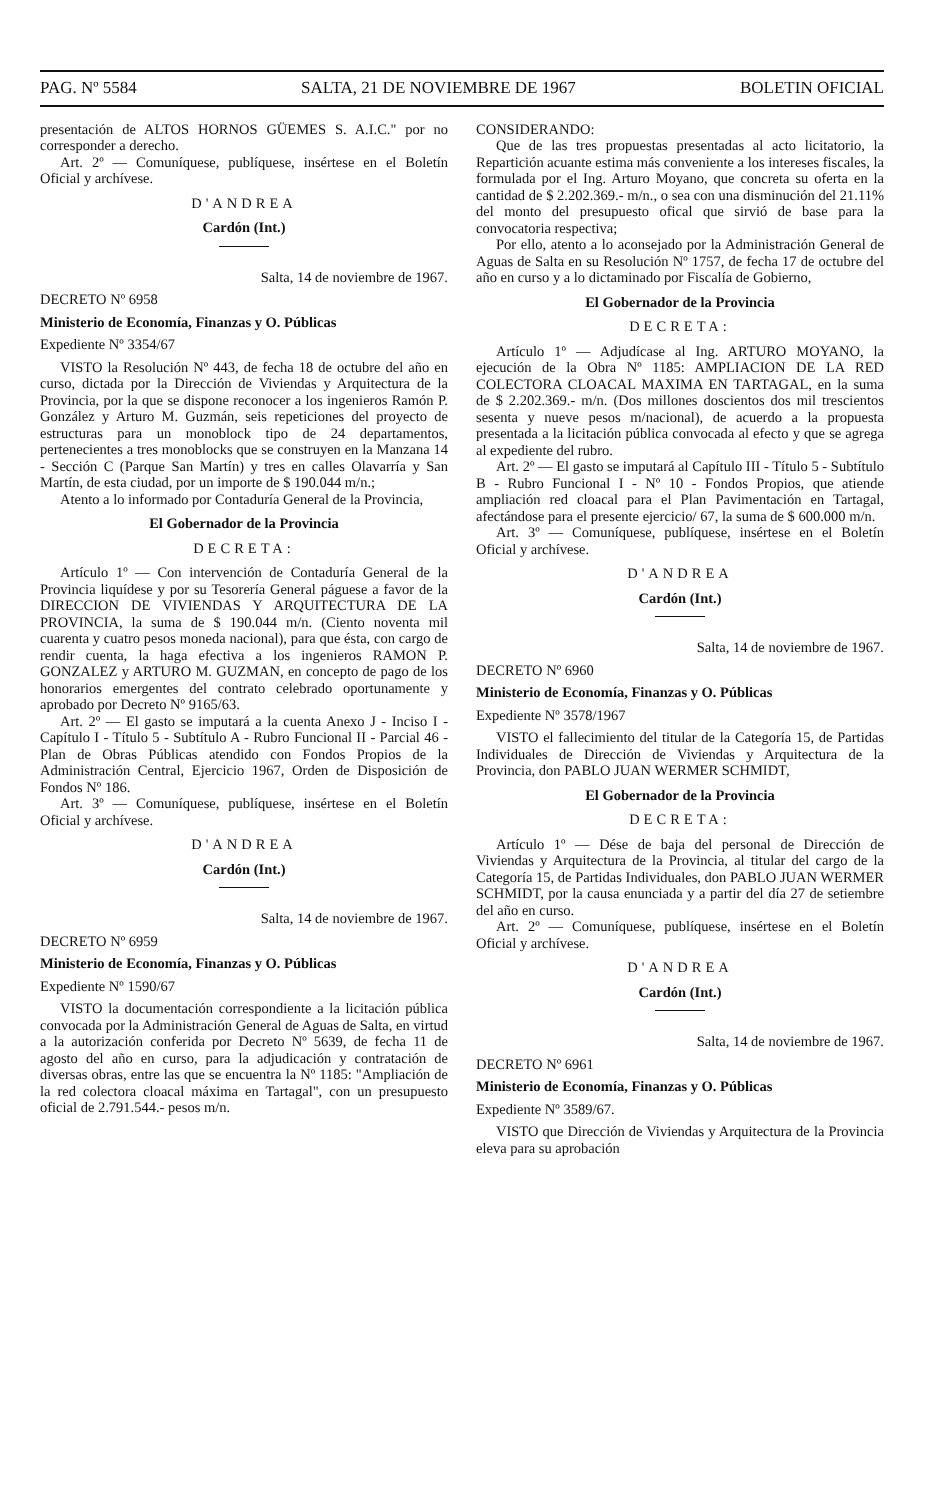PAG. Nº 5584 SALTA, 21 DE NOVIEMBRE DE 1967 BOLETIN OFICIAL
presentación de ALTOS HORNOS GÜEMES S. A.I.C." por no corresponder a derecho.
Art. 2º — Comuníquese, publíquese, insértese en el Boletín Oficial y archívese.
D'ANDREA
Cardón (Int.)
Salta, 14 de noviembre de 1967.
DECRETO Nº 6958
Ministerio de Economía, Finanzas y O. Públicas
Expediente Nº 3354/67
VISTO la Resolución Nº 443, de fecha 18 de octubre del año en curso, dictada por la Dirección de Viviendas y Arquitectura de la Provincia, por la que se dispone reconocer a los ingenieros Ramón P. González y Arturo M. Guzmán, seis repeticiones del proyecto de estructuras para un monoblock tipo de 24 departamentos, pertenecientes a tres monoblocks que se construyen en la Manzana 14 - Sección C (Parque San Martín) y tres en calles Olavarría y San Martín, de esta ciudad, por un importe de $ 190.044 m/n.;
Atento a lo informado por Contaduría General de la Provincia,
El Gobernador de la Provincia
DECRETA:
Artículo 1º — Con intervención de Contaduría General de la Provincia liquídese y por su Tesorería General páguese a favor de la DIRECCION DE VIVIENDAS Y ARQUITECTURA DE LA PROVINCIA, la suma de $ 190.044 m/n. (Ciento noventa mil cuarenta y cuatro pesos moneda nacional), para que ésta, con cargo de rendir cuenta, la haga efectiva a los ingenieros RAMON P. GONZALEZ y ARTURO M. GUZMAN, en concepto de pago de los honorarios emergentes del contrato celebrado oportunamente y aprobado por Decreto Nº 9165/63.
Art. 2º — El gasto se imputará a la cuenta Anexo J - Inciso I - Capítulo I - Título 5 - Subtítulo A - Rubro Funcional II - Parcial 46 - Plan de Obras Públicas atendido con Fondos Propios de la Administración Central, Ejercicio 1967, Orden de Disposición de Fondos Nº 186.
Art. 3º — Comuníquese, publíquese, insértese en el Boletín Oficial y archívese.
D'ANDREA
Cardón (Int.)
Salta, 14 de noviembre de 1967.
DECRETO Nº 6959
Ministerio de Economía, Finanzas y O. Públicas
Expediente Nº 1590/67
VISTO la documentación correspondiente a la licitación pública convocada por la Administración General de Aguas de Salta, en virtud a la autorización conferida por Decreto Nº 5639, de fecha 11 de agosto del año en curso, para la adjudicación y contratación de diversas obras, entre las que se encuentra la Nº 1185: "Ampliación de la red colectora cloacal máxima en Tartagal", con un presupuesto oficial de 2.791.544.- pesos m/n.
CONSIDERANDO:
Que de las tres propuestas presentadas al acto licitatorio, la Repartición acuante estima más conveniente a los intereses fiscales, la formulada por el Ing. Arturo Moyano, que concreta su oferta en la cantidad de $ 2.202.369.- m/n., o sea con una disminución del 21.11% del monto del presupuesto ofical que sirvió de base para la convocatoria respectiva;
Por ello, atento a lo aconsejado por la Administración General de Aguas de Salta en su Resolución Nº 1757, de fecha 17 de octubre del año en curso y a lo dictaminado por Fiscalía de Gobierno,
El Gobernador de la Provincia
DECRETA:
Artículo 1º — Adjudícase al Ing. ARTURO MOYANO, la ejecución de la Obra Nº 1185: AMPLIACION DE LA RED COLECTORA CLOACAL MAXIMA EN TARTAGAL, en la suma de $ 2.202.369.- m/n. (Dos millones doscientos dos mil trescientos sesenta y nueve pesos m/nacional), de acuerdo a la propuesta presentada a la licitación pública convocada al efecto y que se agrega al expediente del rubro.
Art. 2º — El gasto se imputará al Capítulo III - Título 5 - Subtítulo B - Rubro Funcional I - Nº 10 - Fondos Propios, que atiende ampliación red cloacal para el Plan Pavimentación en Tartagal, afectándose para el presente ejercicio/ 67, la suma de $ 600.000 m/n.
Art. 3º — Comuníquese, publíquese, insértese en el Boletín Oficial y archívese.
D'ANDREA
Cardón (Int.)
Salta, 14 de noviembre de 1967.
DECRETO Nº 6960
Ministerio de Economía, Finanzas y O. Públicas
Expediente Nº 3578/1967
VISTO el fallecimiento del titular de la Categoría 15, de Partidas Individuales de Dirección de Viviendas y Arquitectura de la Provincia, don PABLO JUAN WERMER SCHMIDT,
El Gobernador de la Provincia
DECRETA:
Artículo 1º — Dése de baja del personal de Dirección de Viviendas y Arquitectura de la Provincia, al titular del cargo de la Categoría 15, de Partidas Individuales, don PABLO JUAN WERMER SCHMIDT, por la causa enunciada y a partir del día 27 de setiembre del año en curso.
Art. 2º — Comuníquese, publíquese, insértese en el Boletín Oficial y archívese.
D'ANDREA
Cardón (Int.)
Salta, 14 de noviembre de 1967.
DECRETO Nº 6961
Ministerio de Economía, Finanzas y O. Públicas
Expediente Nº 3589/67.
VISTO que Dirección de Viviendas y Arquitectura de la Provincia eleva para su aprobación